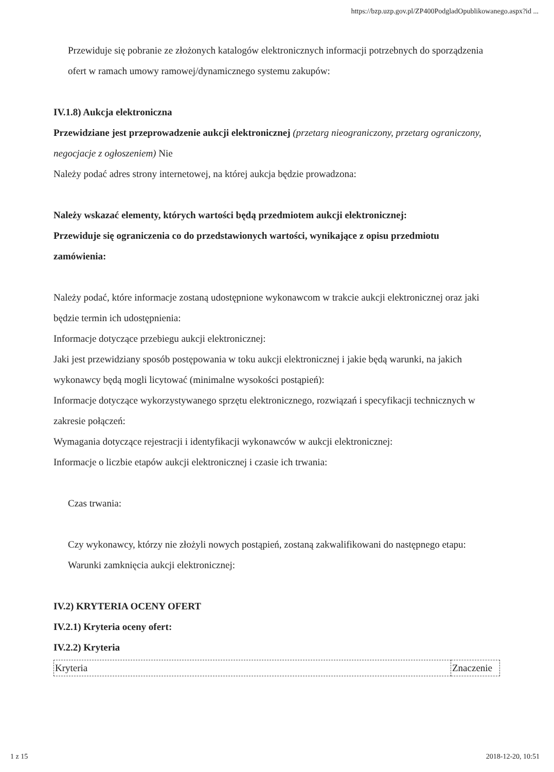https://bzp.uzp.gov.pl/ZP400PodgladOpublikowanego.aspx?id ...
Przewiduje się pobranie ze złożonych katalogów elektronicznych informacji potrzebnych do sporządzenia ofert w ramach umowy ramowej/dynamicznego systemu zakupów:
IV.1.8) Aukcja elektroniczna
Przewidziane jest przeprowadzenie aukcji elektronicznej (przetarg nieograniczony, przetarg ograniczony, negocjacje z ogłoszeniem) Nie
Należy podać adres strony internetowej, na której aukcja będzie prowadzona:
Należy wskazać elementy, których wartości będą przedmiotem aukcji elektronicznej:
Przewiduje się ograniczenia co do przedstawionych wartości, wynikające z opisu przedmiotu zamówienia:
Należy podać, które informacje zostaną udostępnione wykonawcom w trakcie aukcji elektronicznej oraz jaki będzie termin ich udostępnienia:
Informacje dotyczące przebiegu aukcji elektronicznej:
Jaki jest przewidziany sposób postępowania w toku aukcji elektronicznej i jakie będą warunki, na jakich wykonawcy będą mogli licytować (minimalne wysokości postąpień):
Informacje dotyczące wykorzystywanego sprzętu elektronicznego, rozwiązań i specyfikacji technicznych w zakresie połączeń:
Wymagania dotyczące rejestracji i identyfikacji wykonawców w aukcji elektronicznej:
Informacje o liczbie etapów aukcji elektronicznej i czasie ich trwania:
Czas trwania:
Czy wykonawcy, którzy nie złożyli nowych postąpień, zostaną zakwalifikowani do następnego etapu:
Warunki zamknięcia aukcji elektronicznej:
IV.2) KRYTERIA OCENY OFERT
IV.2.1) Kryteria oceny ofert:
IV.2.2) Kryteria
| Kryteria | Znaczenie |
1 z 15 2018-12-20, 10:51